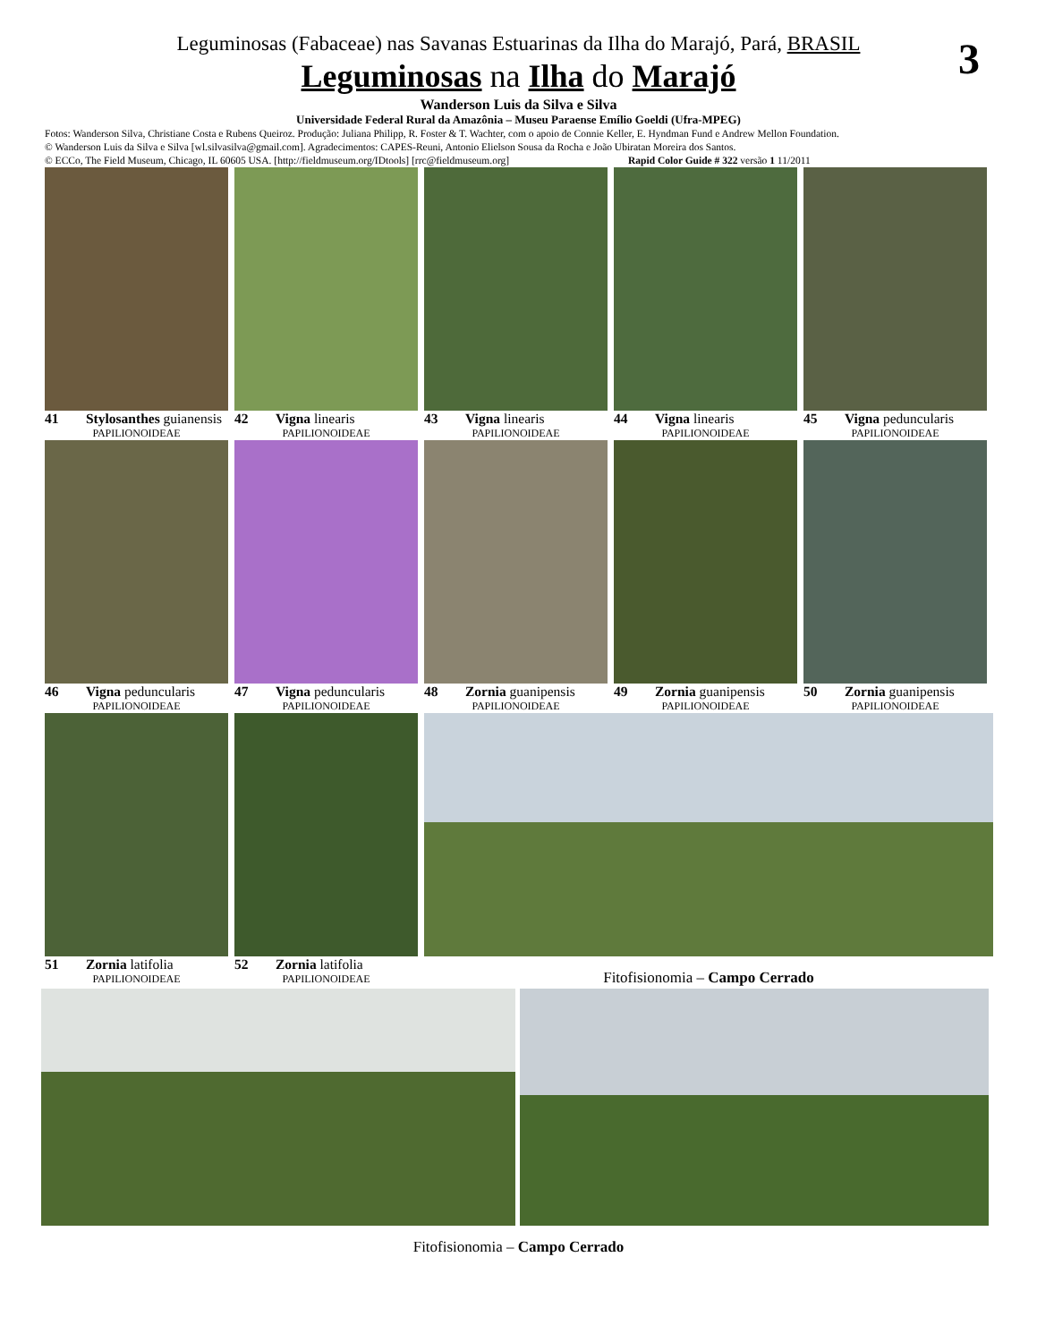3
Leguminosas (Fabaceae) nas Savanas Estuarinas da Ilha do Marajó, Pará, BRASIL
Leguminosas na Ilha do Marajó
Wanderson Luis da Silva e Silva
Universidade Federal Rural da Amazônia – Museu Paraense Emílio Goeldi (Ufra-MPEG)
Fotos: Wanderson Silva, Christiane Costa e Rubens Queiroz. Produção: Juliana Philipp, R. Foster & T. Wachter, com o apoio de Connie Keller, E. Hyndman Fund e Andrew Mellon Foundation.
© Wanderson Luis da Silva e Silva [wl.silvasilva@gmail.com]. Agradecimentos: CAPES-Reuni, Antonio Elielson Sousa da Rocha e João Ubiratan Moreira dos Santos.
© ECCo, The Field Museum, Chicago, IL 60605 USA. [http://fieldmuseum.org/IDtools] [rrc@fieldmuseum.org] Rapid Color Guide # 322 versão 1 11/2011
41 Stylosanthes guianensis
PAPILIONOIDEAE
42 Vigna linearis
PAPILIONOIDEAE
43 Vigna linearis
PAPILIONOIDEAE
44 Vigna linearis
PAPILIONOIDEAE
45 Vigna peduncularis
PAPILIONOIDEAE
46 Vigna peduncularis
PAPILIONOIDEAE
47 Vigna peduncularis
PAPILIONOIDEAE
48 Zornia guanipensis
PAPILIONOIDEAE
49 Zornia guanipensis
PAPILIONOIDEAE
50 Zornia guanipensis
PAPILIONOIDEAE
51 Zornia latifolia
PAPILIONOIDEAE
52 Zornia latifolia
PAPILIONOIDEAE
Fitofisionomia – Campo Cerrado
Fitofisionomia – Campo Cerrado